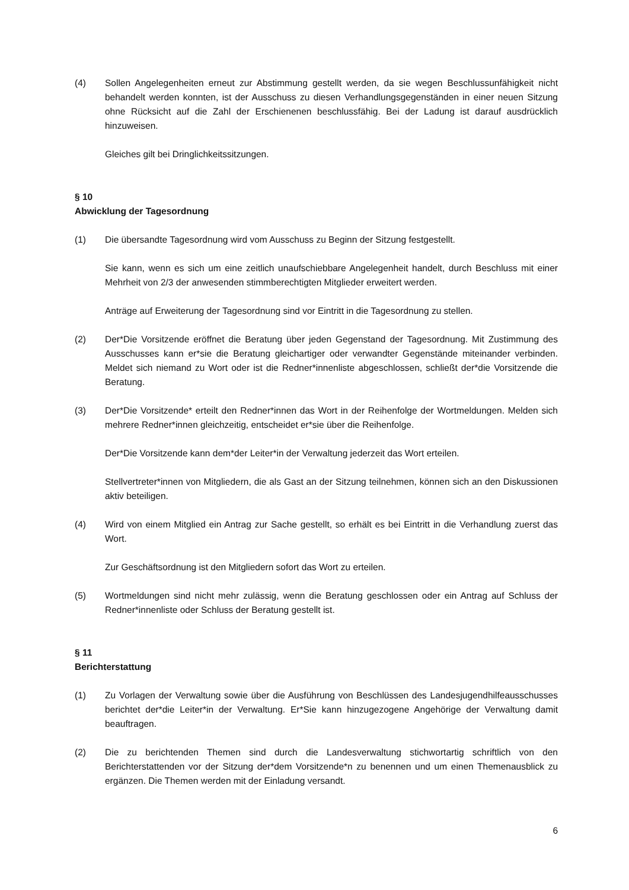(4) Sollen Angelegenheiten erneut zur Abstimmung gestellt werden, da sie wegen Beschlussunfähigkeit nicht behandelt werden konnten, ist der Ausschuss zu diesen Verhandlungsgegenständen in einer neuen Sitzung ohne Rücksicht auf die Zahl der Erschienenen beschlussfähig. Bei der Ladung ist darauf ausdrücklich hinzuweisen.
Gleiches gilt bei Dringlichkeitssitzungen.
§ 10
Abwicklung der Tagesordnung
(1) Die übersandte Tagesordnung wird vom Ausschuss zu Beginn der Sitzung festgestellt.
Sie kann, wenn es sich um eine zeitlich unaufschiebbare Angelegenheit handelt, durch Beschluss mit einer Mehrheit von 2/3 der anwesenden stimmberechtigten Mitglieder erweitert werden.
Anträge auf Erweiterung der Tagesordnung sind vor Eintritt in die Tagesordnung zu stellen.
(2) Der*Die Vorsitzende eröffnet die Beratung über jeden Gegenstand der Tagesordnung. Mit Zustimmung des Ausschusses kann er*sie die Beratung gleichartiger oder verwandter Gegenstände miteinander verbinden. Meldet sich niemand zu Wort oder ist die Redner*innenliste abgeschlossen, schließt der*die Vorsitzende die Beratung.
(3) Der*Die Vorsitzende* erteilt den Redner*innen das Wort in der Reihenfolge der Wortmeldungen. Melden sich mehrere Redner*innen gleichzeitig, entscheidet er*sie über die Reihenfolge.
Der*Die Vorsitzende kann dem*der Leiter*in der Verwaltung jederzeit das Wort erteilen.
Stellvertreter*innen von Mitgliedern, die als Gast an der Sitzung teilnehmen, können sich an den Diskussionen aktiv beteiligen.
(4) Wird von einem Mitglied ein Antrag zur Sache gestellt, so erhält es bei Eintritt in die Verhandlung zuerst das Wort.
Zur Geschäftsordnung ist den Mitgliedern sofort das Wort zu erteilen.
(5) Wortmeldungen sind nicht mehr zulässig, wenn die Beratung geschlossen oder ein Antrag auf Schluss der Redner*innenliste oder Schluss der Beratung gestellt ist.
§ 11
Berichterstattung
(1) Zu Vorlagen der Verwaltung sowie über die Ausführung von Beschlüssen des Landesjugendhilfeausschusses berichtet der*die Leiter*in der Verwaltung. Er*Sie kann hinzugezogene Angehörige der Verwaltung damit beauftragen.
(2) Die zu berichtenden Themen sind durch die Landesverwaltung stichwortartig schriftlich von den Berichterstattenden vor der Sitzung der*dem Vorsitzende*n zu benennen und um einen Themenausblick zu ergänzen. Die Themen werden mit der Einladung versandt.
6